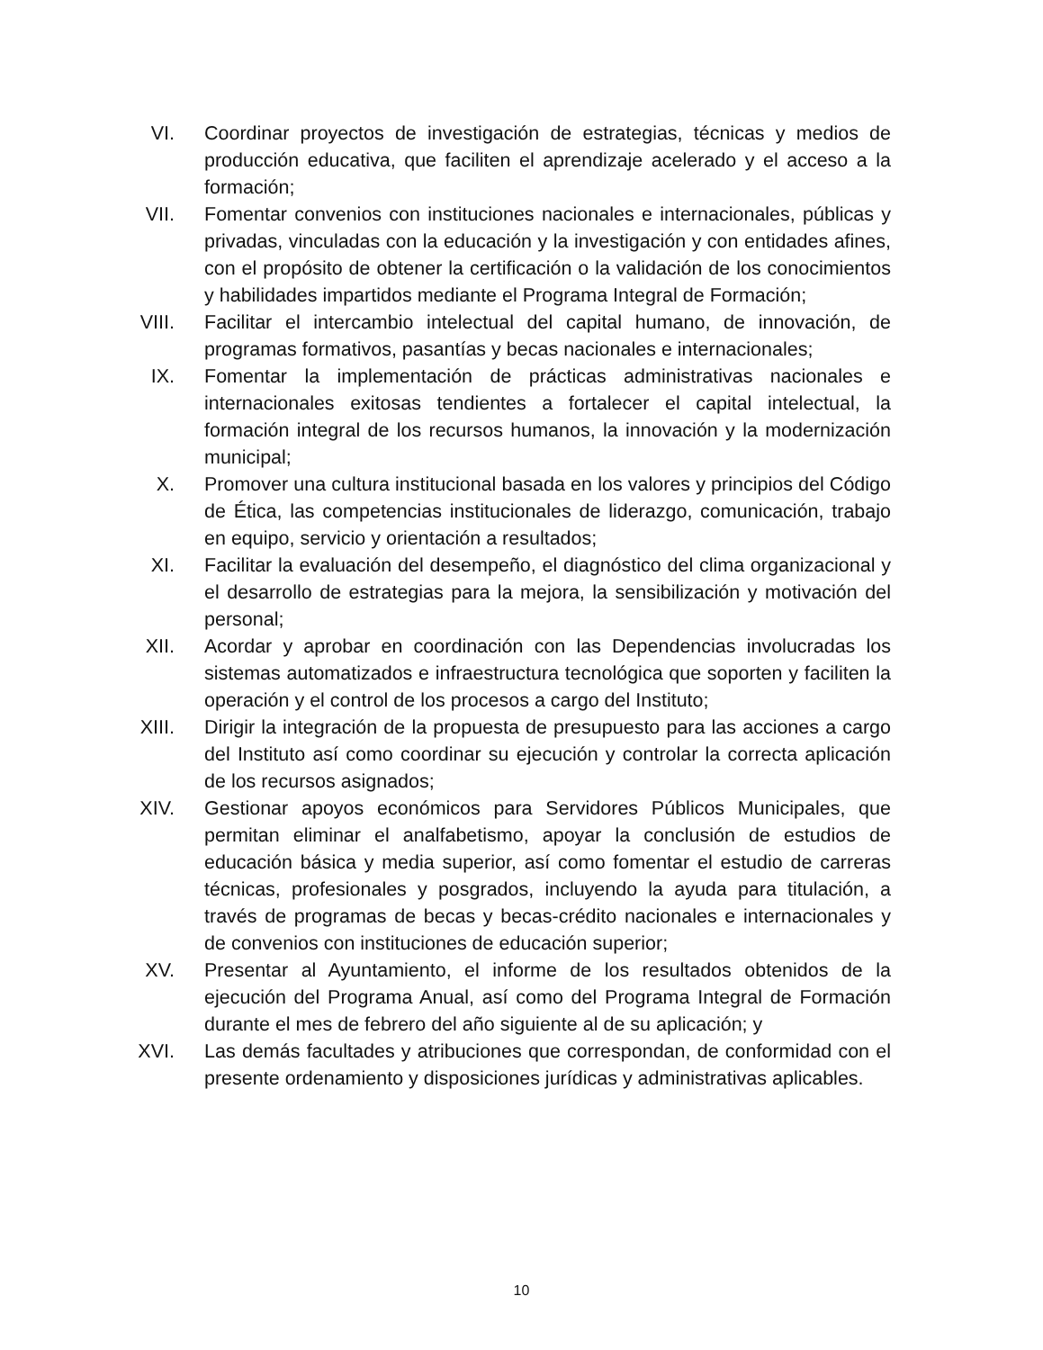VI. Coordinar proyectos de investigación de estrategias, técnicas y medios de producción educativa, que faciliten el aprendizaje acelerado y el acceso a la formación;
VII.
Fomentar convenios con instituciones nacionales e internacionales, públicas y privadas, vinculadas con la educación y la investigación y con entidades afines, con el propósito de obtener la certificación o la validación de los conocimientos y habilidades impartidos mediante el Programa Integral de Formación;
VIII.
Facilitar el intercambio intelectual del capital humano, de innovación, de programas formativos, pasantías y becas nacionales e internacionales;
IX. Fomentar la implementación de prácticas administrativas nacionales e internacionales exitosas tendientes a fortalecer el capital intelectual, la formación integral de los recursos humanos, la innovación y la modernización municipal;
X. Promover una cultura institucional basada en los valores y principios del Código de Ética, las competencias institucionales de liderazgo, comunicación, trabajo en equipo, servicio y orientación a resultados;
XI. Facilitar la evaluación del desempeño, el diagnóstico del clima organizacional y el desarrollo de estrategias para la mejora, la sensibilización y motivación del personal;
XII.
Acordar y aprobar en coordinación con las Dependencias involucradas los sistemas automatizados e infraestructura tecnológica que soporten y faciliten la operación y el control de los procesos a cargo del Instituto;
XIII.
Dirigir la integración de la propuesta de presupuesto para las acciones a cargo del Instituto así como coordinar su ejecución y controlar la correcta aplicación de los recursos asignados;
XIV.
Gestionar apoyos económicos para Servidores Públicos Municipales, que permitan eliminar el analfabetismo, apoyar la conclusión de estudios de educación básica y media superior, así como fomentar el estudio de carreras técnicas, profesionales y posgrados, incluyendo la ayuda para titulación, a través de programas de becas y becas-crédito nacionales e internacionales y de convenios con instituciones de educación superior;
XV. Presentar al Ayuntamiento, el informe de los resultados obtenidos de la ejecución del Programa Anual, así como del Programa Integral de Formación durante el mes de febrero del año siguiente al de su aplicación; y
XVI.
Las demás facultades y atribuciones que correspondan, de conformidad con el presente ordenamiento y disposiciones jurídicas y administrativas aplicables.
10